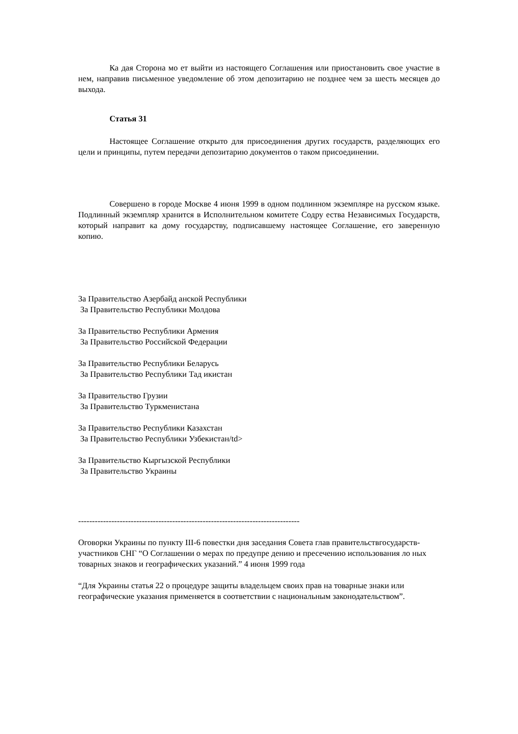Ка дая Сторона мо ет выйти из настоящего Соглашения или приостановить свое участие в нем, направив письменное уведомление об этом депозитарию не позднее чем за шесть месяцев до выхода.
Статья 31
Настоящее Соглашение открыто для присоединения других государств, разделяющих его цели и принципы, путем передачи депозитарию документов о таком присоединении.
Совершено в городе Москве 4 июня 1999 в одном подлинном экземпляре на русском языке. Подлинный экземпляр хранится в Исполнительном комитете Содру ества Независимых Государств, который направит ка дому государству, подписавшему настоящее Соглашение, его заверенную копию.
За Правительство Азербайд анской Республики
За Правительство Республики Молдова
За Правительство Республики Армения
За Правительство Российской Федерации
За Правительство Республики Беларусь
За Правительство Республики Тад икистан
За Правительство Грузии
За Правительство Туркменистана
За Правительство Республики Казахстан
За Правительство Республики Узбекистан/td>
За Правительство Кыргызской Республики
За Правительство Украины
--------------------------------------------------------------------------------
Оговорки Украины по пункту III-6 повестки дня заседания Совета глав правительствгосударств-участников СНГ “О Соглашении о мерах по предупре дению и пресечению использования ло ных товарных знаков и географических указаний.” 4 июня 1999 года
“Для Украины статья 22 о процедуре защиты владельцем своих прав на товарные знаки или географические указания применяется в соответствии с национальным законодательством”.